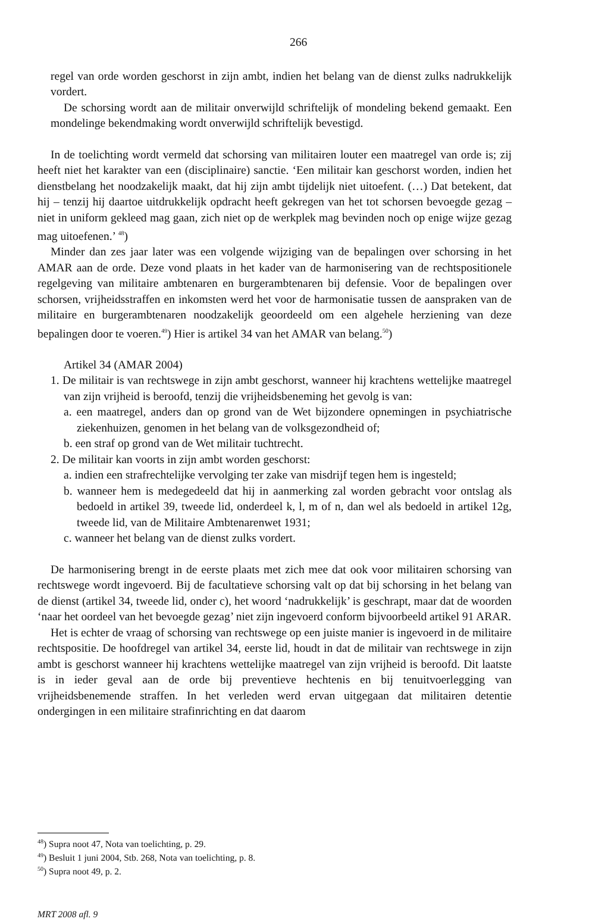266
regel van orde worden geschorst in zijn ambt, indien het belang van de dienst zulks nadrukkelijk vordert.
De schorsing wordt aan de militair onverwijld schriftelijk of mondeling bekend gemaakt. Een mondelinge bekendmaking wordt onverwijld schriftelijk bevestigd.
In de toelichting wordt vermeld dat schorsing van militairen louter een maatregel van orde is; zij heeft niet het karakter van een (disciplinaire) sanctie. ‘Een militair kan geschorst worden, indien het dienstbelang het noodzakelijk maakt, dat hij zijn ambt tijdelijk niet uitoefent. (…) Dat betekent, dat hij – tenzij hij daartoe uitdrukkelijk opdracht heeft gekregen van het tot schorsen bevoegde gezag – niet in uniform gekleed mag gaan, zich niet op de werkplek mag bevinden noch op enige wijze gezag mag uitoefenen.’ <sup>48</sup>)
Minder dan zes jaar later was een volgende wijziging van de bepalingen over schorsing in het AMAR aan de orde. Deze vond plaats in het kader van de harmonisering van de rechtspositionele regelgeving van militaire ambtenaren en burgerambtenaren bij defensie. Voor de bepalingen over schorsen, vrijheidsstraffen en inkomsten werd het voor de harmonisatie tussen de aanspraken van de militaire en burgerambtenaren noodzakelijk geoordeeld om een algehele herziening van deze bepalingen door te voeren.<sup>49</sup>) Hier is artikel 34 van het AMAR van belang.<sup>50</sup>)
Artikel 34 (AMAR 2004)
1. De militair is van rechtswege in zijn ambt geschorst, wanneer hij krachtens wettelijke maatregel van zijn vrijheid is beroofd, tenzij die vrijheidsbeneming het gevolg is van:
a. een maatregel, anders dan op grond van de Wet bijzondere opnemingen in psychiatrische ziekenhuizen, genomen in het belang van de volksgezondheid of;
b. een straf op grond van de Wet militair tuchtrecht.
2. De militair kan voorts in zijn ambt worden geschorst:
a. indien een strafrechtelijke vervolging ter zake van misdrijf tegen hem is ingesteld;
b. wanneer hem is medegedeeld dat hij in aanmerking zal worden gebracht voor ontslag als bedoeld in artikel 39, tweede lid, onderdeel k, l, m of n, dan wel als bedoeld in artikel 12g, tweede lid, van de Militaire Ambtenarenwet 1931;
c. wanneer het belang van de dienst zulks vordert.
De harmonisering brengt in de eerste plaats met zich mee dat ook voor militairen schorsing van rechtswege wordt ingevoerd. Bij de facultatieve schorsing valt op dat bij schorsing in het belang van de dienst (artikel 34, tweede lid, onder c), het woord ‘nadrukkelijk’ is geschrapt, maar dat de woorden ‘naar het oordeel van het bevoegde gezag’ niet zijn ingevoerd conform bijvoorbeeld artikel 91 ARAR.
Het is echter de vraag of schorsing van rechtswege op een juiste manier is ingevoerd in de militaire rechtspositie. De hoofdregel van artikel 34, eerste lid, houdt in dat de militair van rechtswege in zijn ambt is geschorst wanneer hij krachtens wettelijke maatregel van zijn vrijheid is beroofd. Dit laatste is in ieder geval aan de orde bij preventieve hechtenis en bij tenuitvoerlegging van vrijheidsbenemende straffen. In het verleden werd ervan uitgegaan dat militairen detentie ondergingen in een militaire strafinrichting en dat daarom
<sup>48</sup>) Supra noot 47, Nota van toelichting, p. 29.
<sup>49</sup>) Besluit 1 juni 2004, Stb. 268, Nota van toelichting, p. 8.
<sup>50</sup>) Supra noot 49, p. 2.
MRT 2008 afl. 9